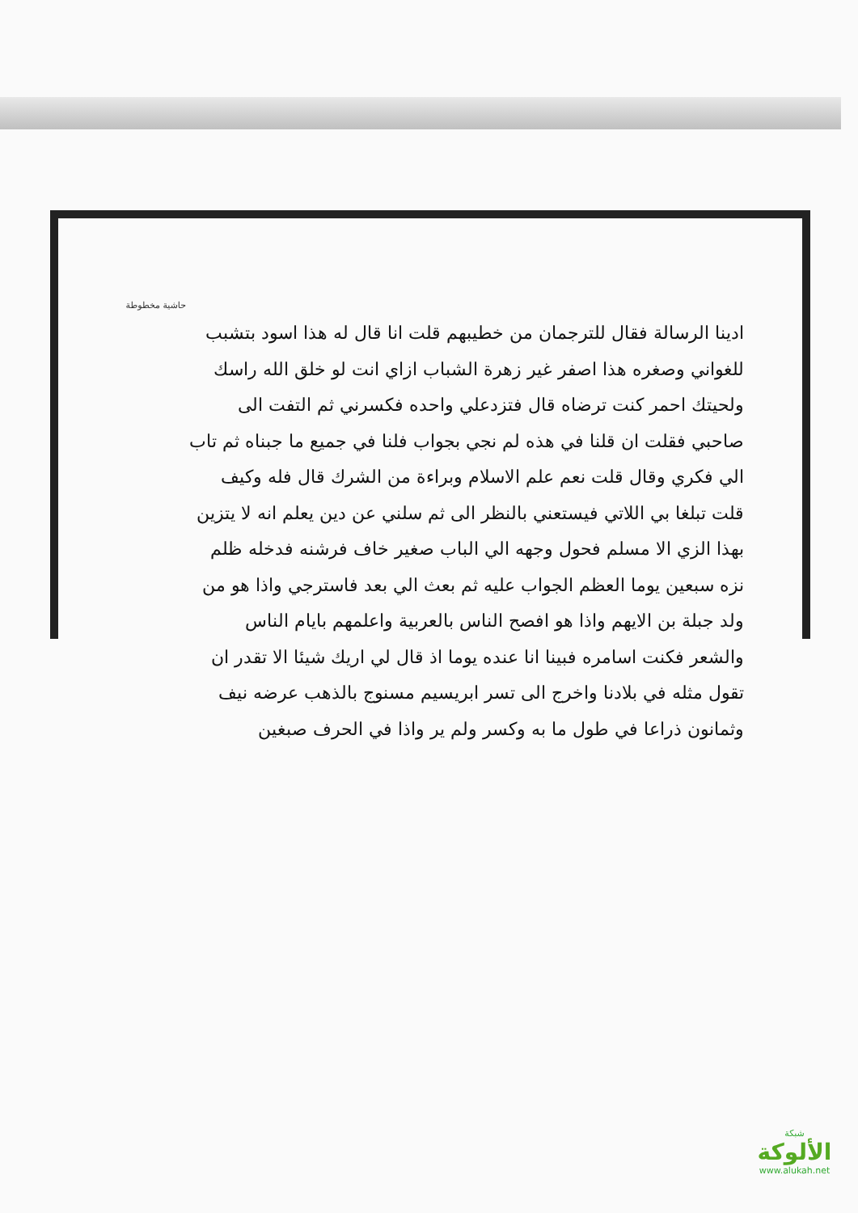حاشية مخطوطة
ادينا الرسالة فقال للترجمان من خطيبهم قلت انا قال له هذا اسود بتشبب للغواني وصغره هذا اصفر غير زهرة الشباب ازاي انت لو خلق الله راسك ولحيتك احمر كنت ترضاه قال فتزدعلي واحده فكسرني ثم التفت الى صاحبي فقلت ان قلنا في هذه لم نجي بجواب فلنا في جميع ما جبناه ثم تاب الي فكري وقال قلت نعم علم الاسلام وبراءة من الشرك قال فله وكيف قلت تبلغا بي اللاتي فيستعني بالنظر الى ثم سلني عن دين يعلم انه لا يتزين بهذا الزي الا مسلم فحول وجهه الي الباب صغير خاف فرشنه فدخله ظلم نزه سبعين يوما العظم الجواب عليه ثم بعث الي بعد فاسترجي واذا هو من ولد جبلة بن الايهم واذا هو افصح الناس بالعربية واعلمهم بايام الناس والشعر فكنت اسامره فبينا انا عنده يوما اذ قال لي اريك شيئا الا تقدر ان تقول مثله في بلادنا واخرج الى تسر ابريسيم مسنوج بالذهب عرضه نيف وثمانون ذراعا في طول ما به وكسر ولم ير واذا في الحرف صبغين
شبكة
الألوكة
www.alukah.net